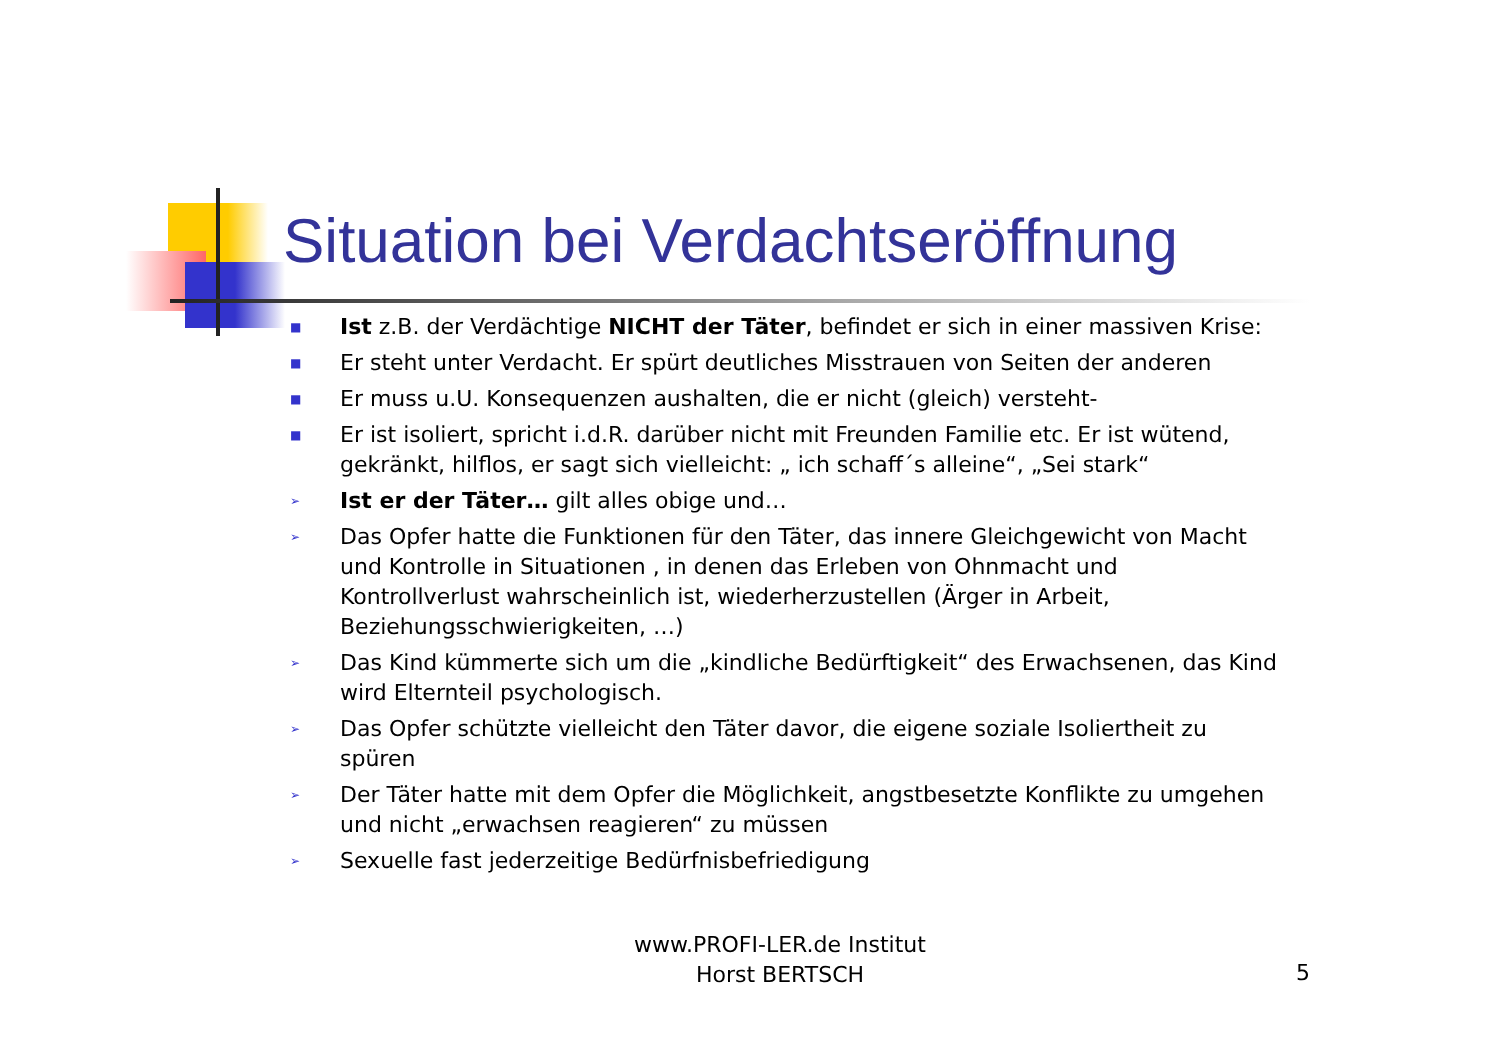Situation bei Verdachtseröffnung
■ Ist z.B. der Verdächtige NICHT der Täter, befindet er sich in einer massiven Krise:
■ Er steht unter Verdacht. Er spürt deutliches Misstrauen von Seiten der anderen
■ Er muss u.U. Konsequenzen aushalten, die er nicht (gleich) versteht-
■ Er ist isoliert, spricht i.d.R. darüber nicht mit Freunden Familie etc. Er ist wütend, gekränkt, hilflos, er sagt sich vielleicht: „ ich schaff´s alleine“, „Sei stark“
➢ Ist er der Täter… gilt alles obige und…
➢ Das Opfer hatte die Funktionen für den Täter, das innere Gleichgewicht von Macht und Kontrolle in Situationen , in denen das Erleben von Ohnmacht und Kontrollverlust wahrscheinlich ist, wiederherzustellen (Ärger in Arbeit, Beziehungsschwierigkeiten, …)
➢ Das Kind kümmerte sich um die „kindliche Bedürftigkeit“ des Erwachsenen, das Kind wird Elternteil psychologisch.
➢ Das Opfer schützte vielleicht den Täter davor, die eigene soziale Isoliertheit zu spüren
➢ Der Täter hatte mit dem Opfer die Möglichkeit, angstbesetzte Konflikte zu umgehen und nicht „erwachsen reagieren“ zu müssen
➢ Sexuelle fast jederzeitige Bedürfnisbefriedigung
www.PROFI-LER.de Institut
Horst BERTSCH
5